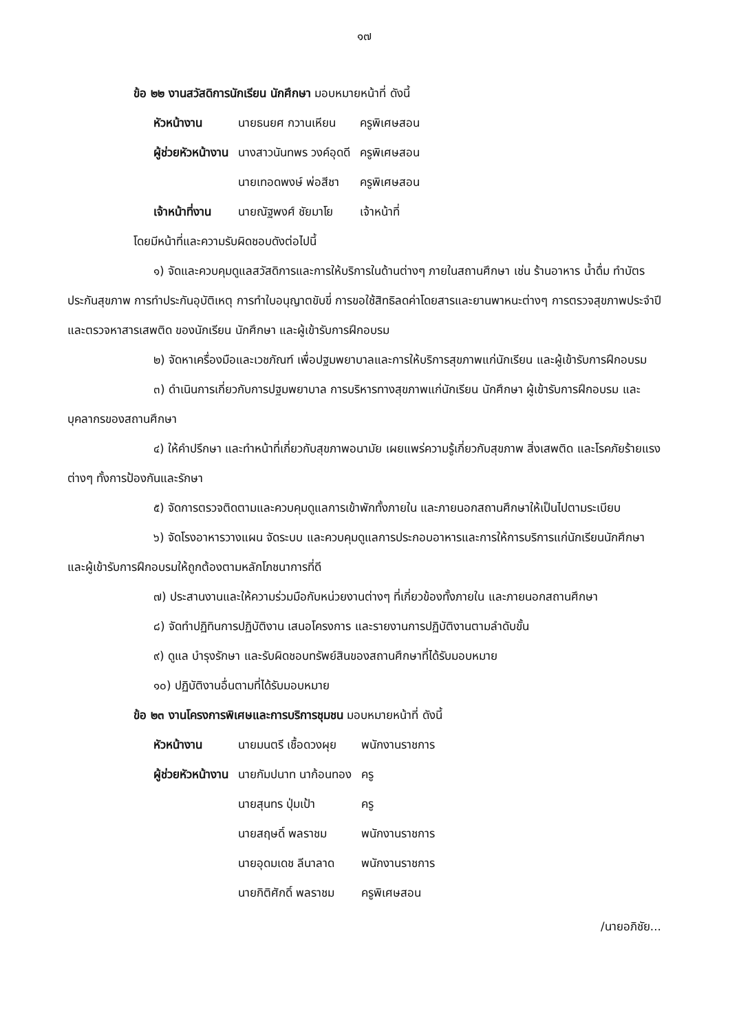๑๗
ข้อ ๒๒ งานสวัสดิการนักเรียน นักศึกษา มอบหมายหน้าที่ ดังนี้
| หัวหน้างาน | นายธนยศ กวานเหียน | ครูพิเศษสอน |
| ผู้ช่วยหัวหน้างาน | นางสาวนันทพร วงค์อุดดี | ครูพิเศษสอน |
| | นายเทอดพงษ์ พ่อสีชา | ครูพิเศษสอน |
| เจ้าหน้าที่งาน | นายณัฐพงศ์ ชัยมาโย | เจ้าหน้าที่ |
โดยมีหน้าที่และความรับผิดชอบดังต่อไปนี้
๑) จัดและควบคุมดูแลสวัสดิการและการให้บริการในด้านต่างๆ ภายในสถานศึกษา เช่น ร้านอาหาร น้ำดื่ม ทำบัตรประกันสุขภาพ การทำประกันอุบัติเหตุ การทำใบอนุญาตขับขี่ การขอใช้สิทธิลดค่าโดยสารและยานพาหนะต่างๆ การตรวจสุขภาพประจำปี และตรวจหาสารเสพติด ของนักเรียน นักศึกษา และผู้เข้ารับการฝึกอบรม
๒) จัดหาเครื่องมือและเวชภัณฑ์ เพื่อปฐมพยาบาลและการให้บริการสุขภาพแก่นักเรียน และผู้เข้ารับการฝึกอบรม
๓) ดำเนินการเกี่ยวกับการปฐมพยาบาล การบริหารทางสุขภาพแก่นักเรียน นักศึกษา ผู้เข้ารับการฝึกอบรม และบุคลากรของสถานศึกษา
๔) ให้คำปรึกษา และทำหน้าที่เกี่ยวกับสุขภาพอนามัย เผยแพร่ความรู้เกี่ยวกับสุขภาพ สิ่งเสพติด และโรคภัยร้ายแรงต่างๆ ทั้งการป้องกันและรักษา
๕) จัดการตรวจติดตามและควบคุมดูแลการเข้าพักทั้งภายใน และภายนอกสถานศึกษาให้เป็นไปตามระเบียบ
๖) จัดโรงอาหารวางแผน จัดระบบ และควบคุมดูแลการประกอบอาหารและการให้การบริการแก่นักเรียนนักศึกษา และผู้เข้ารับการฝึกอบรมให้ถูกต้องตามหลักโภชนาการที่ดี
๗) ประสานงานและให้ความร่วมมือกับหน่วยงานต่างๆ ที่เกี่ยวข้องทั้งภายใน และภายนอกสถานศึกษา
๘) จัดทำปฏิทินการปฏิบัติงาน เสนอโครงการ และรายงานการปฏิบัติงานตามลำดับขั้น
๙) ดูแล บำรุงรักษา และรับผิดชอบทรัพย์สินของสถานศึกษาที่ได้รับมอบหมาย
๑๐) ปฏิบัติงานอื่นตามที่ได้รับมอบหมาย
ข้อ ๒๓ งานโครงการพิเศษและการบริการชุมชน มอบหมายหน้าที่ ดังนี้
| หัวหน้างาน | นายมนตรี เชื้อดวงผุย | พนักงานราชการ |
| ผู้ช่วยหัวหน้างาน | นายกัมปนาท นาก้อนทอง | ครู |
| | นายสุนทร ปุ่มเป้า | ครู |
| | นายสฤษดิ์ พลราชม | พนักงานราชการ |
| | นายอุดมเดช ลีนาลาด | พนักงานราชการ |
| | นายกิติศักดิ์ พลราชม | ครูพิเศษสอน |
/นายอภิชัย...